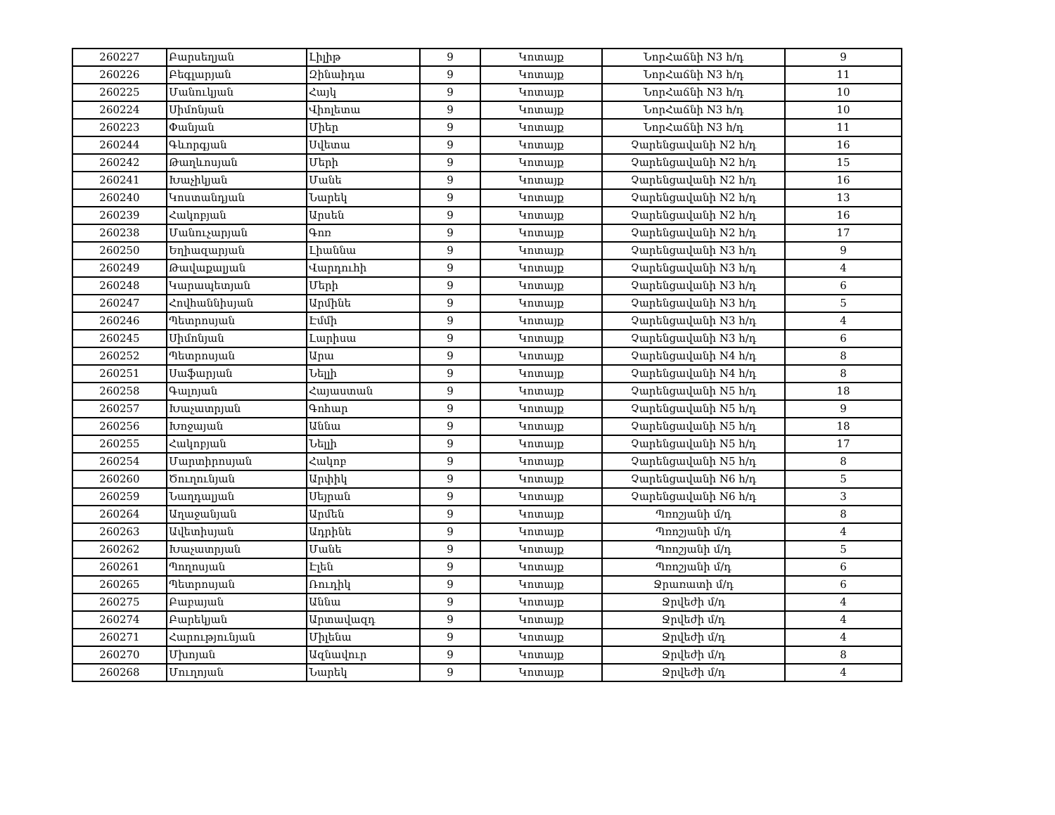| 260227 | Բարսեղյան | Լիլիթ | 9 | Կոտայք | ՆորՀաճնի N3 հ/դ | 9 |
| 260226 | Բեգլարյան | Զինաիդա | 9 | Կոտայք | ՆորՀաճնի N3 հ/դ | 11 |
| 260225 | Մանուկյան | Հայկ | 9 | Կոտայք | ՆորՀաճնի N3 հ/դ | 10 |
| 260224 | Սիմոնյան | Վիոլետա | 9 | Կոտայք | ՆորՀաճնի N3 հ/դ | 10 |
| 260223 | Փանյան | Միեր | 9 | Կոտայք | ՆորՀաճնի N3 հ/դ | 11 |
| 260244 | Գևորգյան | Սվետա | 9 | Կոտայք | Չարենցավանի N2 հ/դ | 16 |
| 260242 | Թաղևոսյան | Մերի | 9 | Կոտայք | Չարենցավանի N2 հ/դ | 15 |
| 260241 | Խաչիկյան | Մանե | 9 | Կոտայք | Չարենցավանի N2 հ/դ | 16 |
| 260240 | Կոստանդյան | Նարեկ | 9 | Կոտայք | Չարենցավանի N2 հ/դ | 13 |
| 260239 | Հակոբյան | Արսեն | 9 | Կոտայք | Չարենցավանի N2 հ/դ | 16 |
| 260238 | Մանուչարյան | Գոռ | 9 | Կոտայք | Չարենցավանի N2 հ/դ | 17 |
| 260250 | Եղիազարյան | Լիաննա | 9 | Կոտայք | Չարենցավանի N3 հ/դ | 9 |
| 260249 | Թավաքալյան | Վարդուհի | 9 | Կոտայք | Չարենցավանի N3 հ/դ | 4 |
| 260248 | Կարապետյան | Մերի | 9 | Կոտայք | Չարենցավանի N3 հ/դ | 6 |
| 260247 | Հովհաննիսյան | Արմինե | 9 | Կոտայք | Չարենցավանի N3 հ/դ | 5 |
| 260246 | Պետրոսյան | Էմմի | 9 | Կոտայք | Չարենցավանի N3 հ/դ | 4 |
| 260245 | Սիմոնյան | Լարիսա | 9 | Կոտայք | Չարենցավանի N3 հ/դ | 6 |
| 260252 | Պետրոսյան | Արա | 9 | Կոտայք | Չարենցավանի N4 հ/դ | 8 |
| 260251 | Սաֆարյան | Նելլի | 9 | Կոտայք | Չարենցավանի N4 հ/դ | 8 |
| 260258 | Գալոյան | Հայաստան | 9 | Կոտայք | Չարենցավանի N5 հ/դ | 18 |
| 260257 | Խաչատրյան | Գոհար | 9 | Կոտայք | Չարենցավանի N5 հ/դ | 9 |
| 260256 | Խոջայան | Աննա | 9 | Կոտայք | Չարենցավանի N5 հ/դ | 18 |
| 260255 | Հակոբյան | Նելլի | 9 | Կոտայք | Չարենցավանի N5 հ/դ | 17 |
| 260254 | Մարտիրոսյան | Հակոբ | 9 | Կոտայք | Չարենցավանի N5 հ/դ | 8 |
| 260260 | Ծուղունյան | Արփիկ | 9 | Կոտայք | Չարենցավանի N6 հ/դ | 5 |
| 260259 | Նաղդալյան | Սեյրան | 9 | Կոտայք | Չարենցավանի N6 հ/դ | 3 |
| 260264 | Աղաջանյան | Արմեն | 9 | Կոտայք | Պռոշյանի մ/դ | 8 |
| 260263 | Ավետիսյան | Ադրինե | 9 | Կոտայք | Պռոշյանի մ/դ | 4 |
| 260262 | Խաչատրյան | Մանե | 9 | Կոտայք | Պռոշյանի մ/դ | 5 |
| 260261 | Պողոսյան | Էլեն | 9 | Կոտայք | Պռոշյանի մ/դ | 6 |
| 260265 | Պետրոսյան | Ռուդիկ | 9 | Կոտայք | Ջրառատի մ/դ | 6 |
| 260275 | Բաբայան | Աննա | 9 | Կոտայք | Ջրվեժի մ/դ | 4 |
| 260274 | Բարեկյան | Արտավազդ | 9 | Կոտայք | Ջրվեժի մ/դ | 4 |
| 260271 | Հարությունյան | Միլենա | 9 | Կոտայք | Ջրվեժի մ/դ | 4 |
| 260270 | Մխոյան | Ազնավուր | 9 | Կոտայք | Ջրվեժի մ/դ | 8 |
| 260268 | Մուղոյան | Նարեկ | 9 | Կոտայք | Ջրվեժի մ/դ | 4 |